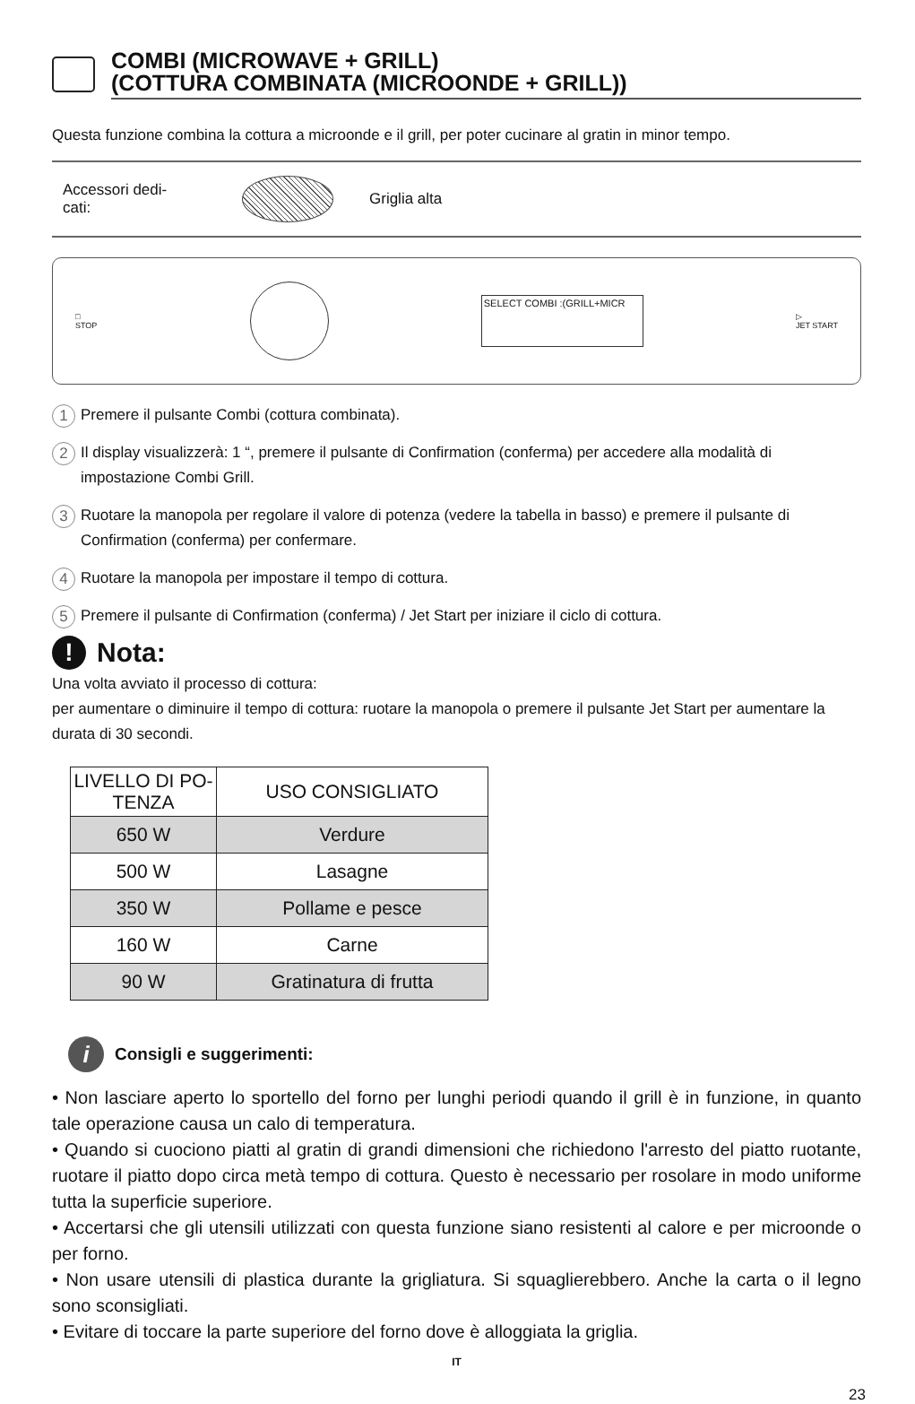COMBI (MICROWAVE + GRILL)
(COTTURA COMBINATA (MICROONDE + GRILL))
Questa funzione combina la cottura a microonde e il grill, per poter cucinare al gratin in minor tempo.
Accessori dedi-
cati:
Griglia alta
□
STOP
SELECT COMBI :(GRILL+MICR
▷
JET START
1 Premere il pulsante Combi (cottura combinata).
2 Il display visualizzerà: 1 “, premere il pulsante di Confirmation (conferma) per accedere alla modalità di impostazione Combi Grill.
3 Ruotare la manopola per regolare il valore di potenza (vedere la tabella in basso) e premere il pulsante di Confirmation (conferma) per confermare.
4 Ruotare la manopola per impostare il tempo di cottura.
5 Premere il pulsante di Confirmation (conferma) / Jet Start per iniziare il ciclo di cottura.
! Nota:
Una volta avviato il processo di cottura:
per aumentare o diminuire il tempo di cottura: ruotare la manopola o premere il pulsante Jet Start per aumentare la durata di 30 secondi.
| LIVELLO DI PO- TENZA | USO CONSIGLIATO |
| --- | --- |
| 650 W | Verdure |
| 500 W | Lasagne |
| 350 W | Pollame e pesce |
| 160 W | Carne |
| 90 W | Gratinatura di frutta |
i Consigli e suggerimenti:
• Non lasciare aperto lo sportello del forno per lunghi periodi quando il grill è in funzione, in quanto tale operazione causa un calo di temperatura.
• Quando si cuociono piatti al gratin di grandi dimensioni che richiedono l'arresto del piatto ruotante, ruotare il piatto dopo circa metà tempo di cottura. Questo è necessario per rosolare in modo uniforme tutta la superficie superiore.
• Accertarsi che gli utensili utilizzati con questa funzione siano resistenti al calore e per microonde o per forno.
• Non usare utensili di plastica durante la grigliatura. Si squaglierebbero. Anche la carta o il legno sono sconsigliati.
• Evitare di toccare la parte superiore del forno dove è alloggiata la griglia.
IT
23